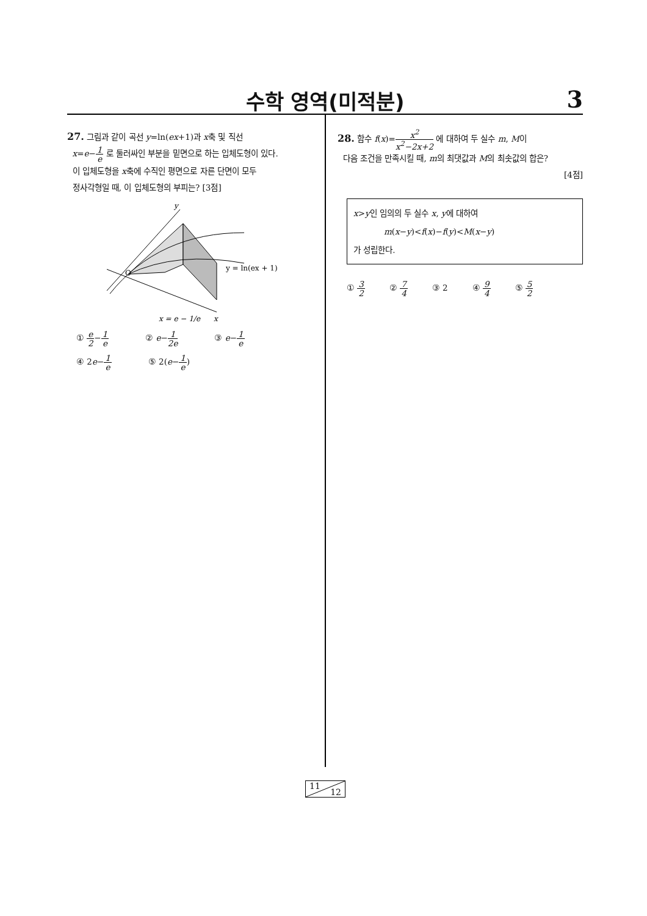수학 영역(미적분)
3
27. 그림과 같이 곡선 y=ln(ex+1)과 x축 및 직선
x=e−1 e 로 둘러싸인 부분을 밑면으로 하는 입체도형이 있다.
이 입체도형을 x축에 수직인 평면으로 자른 단면이 모두
정사각형일 때, 이 입체도형의 부피는? [3점]
y
O
y = ln(ex + 1)
x
x = e − 1/e
① e 2−1 e ② e−1 2e ③ e−1 e ④ 2e−1 e ⑤ 2(e−1 e)
28. 함수 f(x)=x<sup>2</sup> x<sup>2</sup>−2x+2 에 대하여 두 실수 m, M이
다음 조건을 만족시킬 때, m의 최댓값과 M의 최솟값의 합은?
[4점]
x>y인 임의의 두 실수 x, y에 대하여
m(x−y)<f(x)−f(y)<M(x−y)
가 성립한다.
① 3 2 ② 7 4 ③ 2 ④ 9 4 ⑤ 5 2
11
12